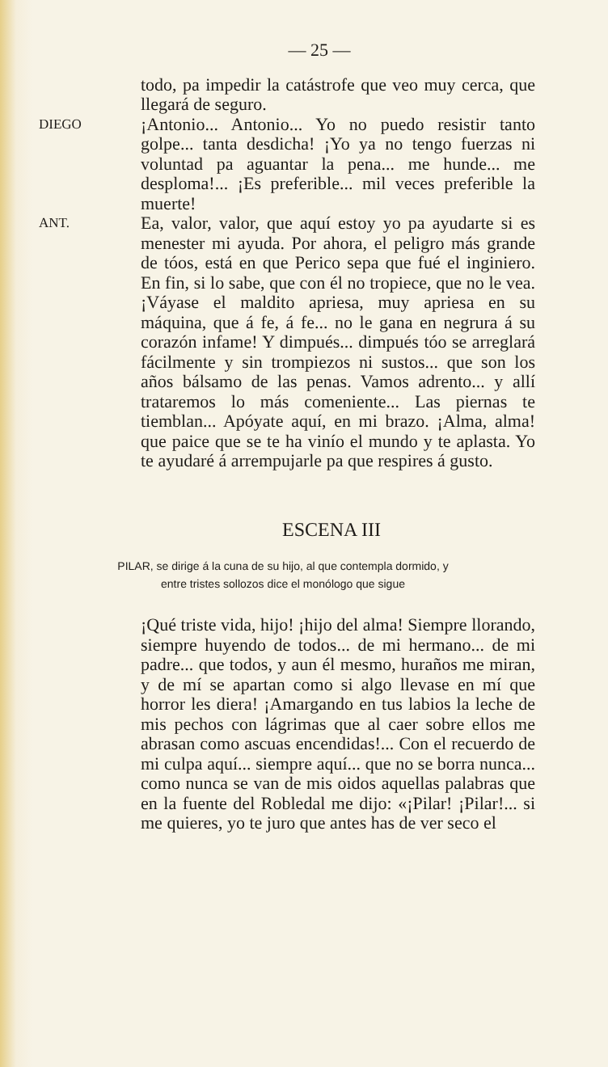— 25 —
todo, pa impedir la catástrofe que veo muy cerca, que llegará de seguro.
DIEGO
¡Antonio... Antonio... Yo no puedo resistir tanto golpe... tanta desdicha! ¡Yo ya no tengo fuerzas ni voluntad pa aguantar la pena... me hunde... me desploma!... ¡Es preferible... mil veces preferible la muerte!
ANT.
Ea, valor, valor, que aquí estoy yo pa ayudarte si es menester mi ayuda. Por ahora, el peligro más grande de tóos, está en que Perico sepa que fué el inginiero. En fin, si lo sabe, que con él no tropiece, que no le vea. ¡Váyase el maldito apriesa, muy apriesa en su máquina, que á fe, á fe... no le gana en negrura á su corazón infame! Y dimpués... dimpués tóo se arreglará fácilmente y sin trompiezos ni sustos... que son los años bálsamo de las penas. Vamos adrento... y allí trataremos lo más comeniente... Las piernas te tiemblan... Apóyate aquí, en mi brazo. ¡Alma, alma! que paice que se te ha vinío el mundo y te aplasta. Yo te ayudaré á arrempujarle pa que respires á gusto.
ESCENA III
PILAR, se dirige á la cuna de su hijo, al que contempla dormido, y
entre tristes sollozos dice el monólogo que sigue
¡Qué triste vida, hijo! ¡hijo del alma! Siempre llorando, siempre huyendo de todos... de mi hermano... de mi padre... que todos, y aun él mesmo, huraños me miran, y de mí se apartan como si algo llevase en mí que horror les diera! ¡Amargando en tus labios la leche de mis pechos con lágrimas que al caer sobre ellos me abrasan como ascuas encendidas!... Con el recuerdo de mi culpa aquí... siempre aquí... que no se borra nunca... como nunca se van de mis oidos aquellas palabras que en la fuente del Robledal me dijo: «¡Pilar! ¡Pilar!... si me quieres, yo te juro que antes has de ver seco el